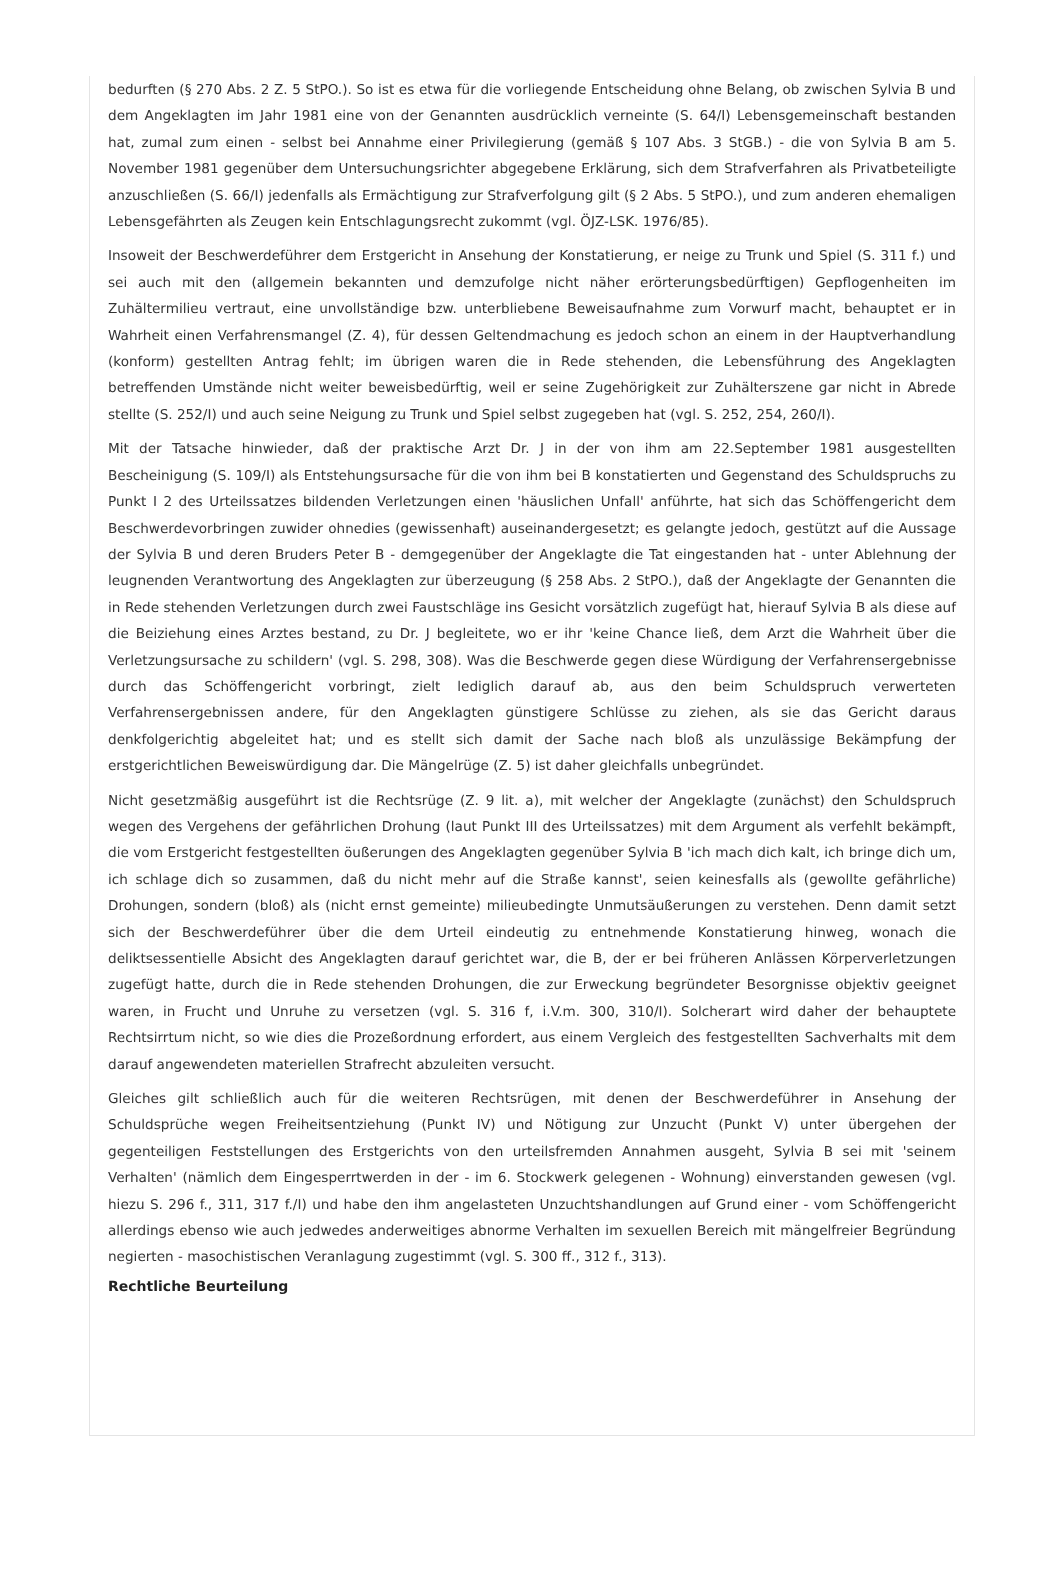bedurften (§ 270 Abs. 2 Z. 5 StPO.). So ist es etwa für die vorliegende Entscheidung ohne Belang, ob zwischen Sylvia B und dem Angeklagten im Jahr 1981 eine von der Genannten ausdrücklich verneinte (S. 64/I) Lebensgemeinschaft bestanden hat, zumal zum einen - selbst bei Annahme einer Privilegierung (gemäß § 107 Abs. 3 StGB.) - die von Sylvia B am 5. November 1981 gegenüber dem Untersuchungsrichter abgegebene Erklärung, sich dem Strafverfahren als Privatbeteiligte anzuschließen (S. 66/I) jedenfalls als Ermächtigung zur Strafverfolgung gilt (§ 2 Abs. 5 StPO.), und zum anderen ehemaligen Lebensgefährten als Zeugen kein Entschlagungsrecht zukommt (vgl. ÖJZ-LSK. 1976/85).
Insoweit der Beschwerdeführer dem Erstgericht in Ansehung der Konstatierung, er neige zu Trunk und Spiel (S. 311 f.) und sei auch mit den (allgemein bekannten und demzufolge nicht näher erörterungsbedürftigen) Gepflogenheiten im Zuhältermilieu vertraut, eine unvollständige bzw. unterbliebene Beweisaufnahme zum Vorwurf macht, behauptet er in Wahrheit einen Verfahrensmangel (Z. 4), für dessen Geltendmachung es jedoch schon an einem in der Hauptverhandlung (konform) gestellten Antrag fehlt; im übrigen waren die in Rede stehenden, die Lebensführung des Angeklagten betreffenden Umstände nicht weiter beweisbedürftig, weil er seine Zugehörigkeit zur Zuhälterszene gar nicht in Abrede stellte (S. 252/I) und auch seine Neigung zu Trunk und Spiel selbst zugegeben hat (vgl. S. 252, 254, 260/I).
Mit der Tatsache hinwieder, daß der praktische Arzt Dr. J in der von ihm am 22.September 1981 ausgestellten Bescheinigung (S. 109/I) als Entstehungsursache für die von ihm bei B konstatierten und Gegenstand des Schuldspruchs zu Punkt I 2 des Urteilssatzes bildenden Verletzungen einen 'häuslichen Unfall' anführte, hat sich das Schöffengericht dem Beschwerdevorbringen zuwider ohnedies (gewissenhaft) auseinandergesetzt; es gelangte jedoch, gestützt auf die Aussage der Sylvia B und deren Bruders Peter B - demgegenüber der Angeklagte die Tat eingestanden hat - unter Ablehnung der leugnenden Verantwortung des Angeklagten zur überzeugung (§ 258 Abs. 2 StPO.), daß der Angeklagte der Genannten die in Rede stehenden Verletzungen durch zwei Faustschläge ins Gesicht vorsätzlich zugefügt hat, hierauf Sylvia B als diese auf die Beiziehung eines Arztes bestand, zu Dr. J begleitete, wo er ihr 'keine Chance ließ, dem Arzt die Wahrheit über die Verletzungsursache zu schildern' (vgl. S. 298, 308). Was die Beschwerde gegen diese Würdigung der Verfahrensergebnisse durch das Schöffengericht vorbringt, zielt lediglich darauf ab, aus den beim Schuldspruch verwerteten Verfahrensergebnissen andere, für den Angeklagten günstigere Schlüsse zu ziehen, als sie das Gericht daraus denkfolgerichtig abgeleitet hat; und es stellt sich damit der Sache nach bloß als unzulässige Bekämpfung der erstgerichtlichen Beweiswürdigung dar. Die Mängelrüge (Z. 5) ist daher gleichfalls unbegründet.
Nicht gesetzmäßig ausgeführt ist die Rechtsrüge (Z. 9 lit. a), mit welcher der Angeklagte (zunächst) den Schuldspruch wegen des Vergehens der gefährlichen Drohung (laut Punkt III des Urteilssatzes) mit dem Argument als verfehlt bekämpft, die vom Erstgericht festgestellten öußerungen des Angeklagten gegenüber Sylvia B 'ich mach dich kalt, ich bringe dich um, ich schlage dich so zusammen, daß du nicht mehr auf die Straße kannst', seien keinesfalls als (gewollte gefährliche) Drohungen, sondern (bloß) als (nicht ernst gemeinte) milieubedingte Unmutsäußerungen zu verstehen. Denn damit setzt sich der Beschwerdeführer über die dem Urteil eindeutig zu entnehmende Konstatierung hinweg, wonach die deliktsessentielle Absicht des Angeklagten darauf gerichtet war, die B, der er bei früheren Anlässen Körperverletzungen zugefügt hatte, durch die in Rede stehenden Drohungen, die zur Erweckung begründeter Besorgnisse objektiv geeignet waren, in Frucht und Unruhe zu versetzen (vgl. S. 316 f, i.V.m. 300, 310/I). Solcherart wird daher der behauptete Rechtsirrtum nicht, so wie dies die Prozeßordnung erfordert, aus einem Vergleich des festgestellten Sachverhalts mit dem darauf angewendeten materiellen Strafrecht abzuleiten versucht.
Gleiches gilt schließlich auch für die weiteren Rechtsrügen, mit denen der Beschwerdeführer in Ansehung der Schuldsprüche wegen Freiheitsentziehung (Punkt IV) und Nötigung zur Unzucht (Punkt V) unter übergehen der gegenteiligen Feststellungen des Erstgerichts von den urteilsfremden Annahmen ausgeht, Sylvia B sei mit 'seinem Verhalten' (nämlich dem Eingesperrtwerden in der - im 6. Stockwerk gelegenen - Wohnung) einverstanden gewesen (vgl. hiezu S. 296 f., 311, 317 f./I) und habe den ihm angelasteten Unzuchtshandlungen auf Grund einer - vom Schöffengericht allerdings ebenso wie auch jedwedes anderweitiges abnorme Verhalten im sexuellen Bereich mit mängelfreier Begründung negierten - masochistischen Veranlagung zugestimmt (vgl. S. 300 ff., 312 f., 313).
Rechtliche Beurteilung